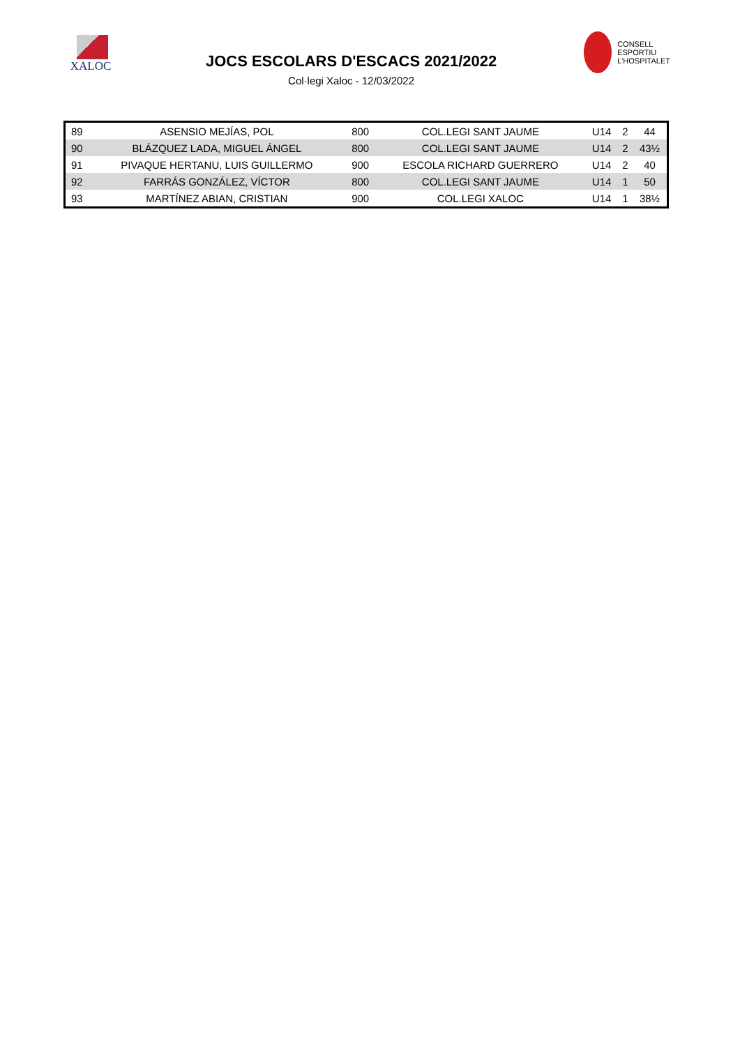XALOC
JOCS ESCOLARS D'ESCACS 2021/2022
Col·legi Xaloc - 12/03/2022
CONSELL
ESPORTIU
L'HOSPITALET
| 89 | ASENSIO MEJÍAS, POL | 800 | COL.LEGI SANT JAUME | U14 | 2 | 44 |
| 90 | BLÁZQUEZ LADA, MIGUEL ÁNGEL | 800 | COL.LEGI SANT JAUME | U14 | 2 | 43½ |
| 91 | PIVAQUE HERTANU, LUIS GUILLERMO | 900 | ESCOLA RICHARD GUERRERO | U14 | 2 | 40 |
| 92 | FARRÁS GONZÁLEZ, VÍCTOR | 800 | COL.LEGI SANT JAUME | U14 | 1 | 50 |
| 93 | MARTÍNEZ ABIAN, CRISTIAN | 900 | COL.LEGI XALOC | U14 | 1 | 38½ |